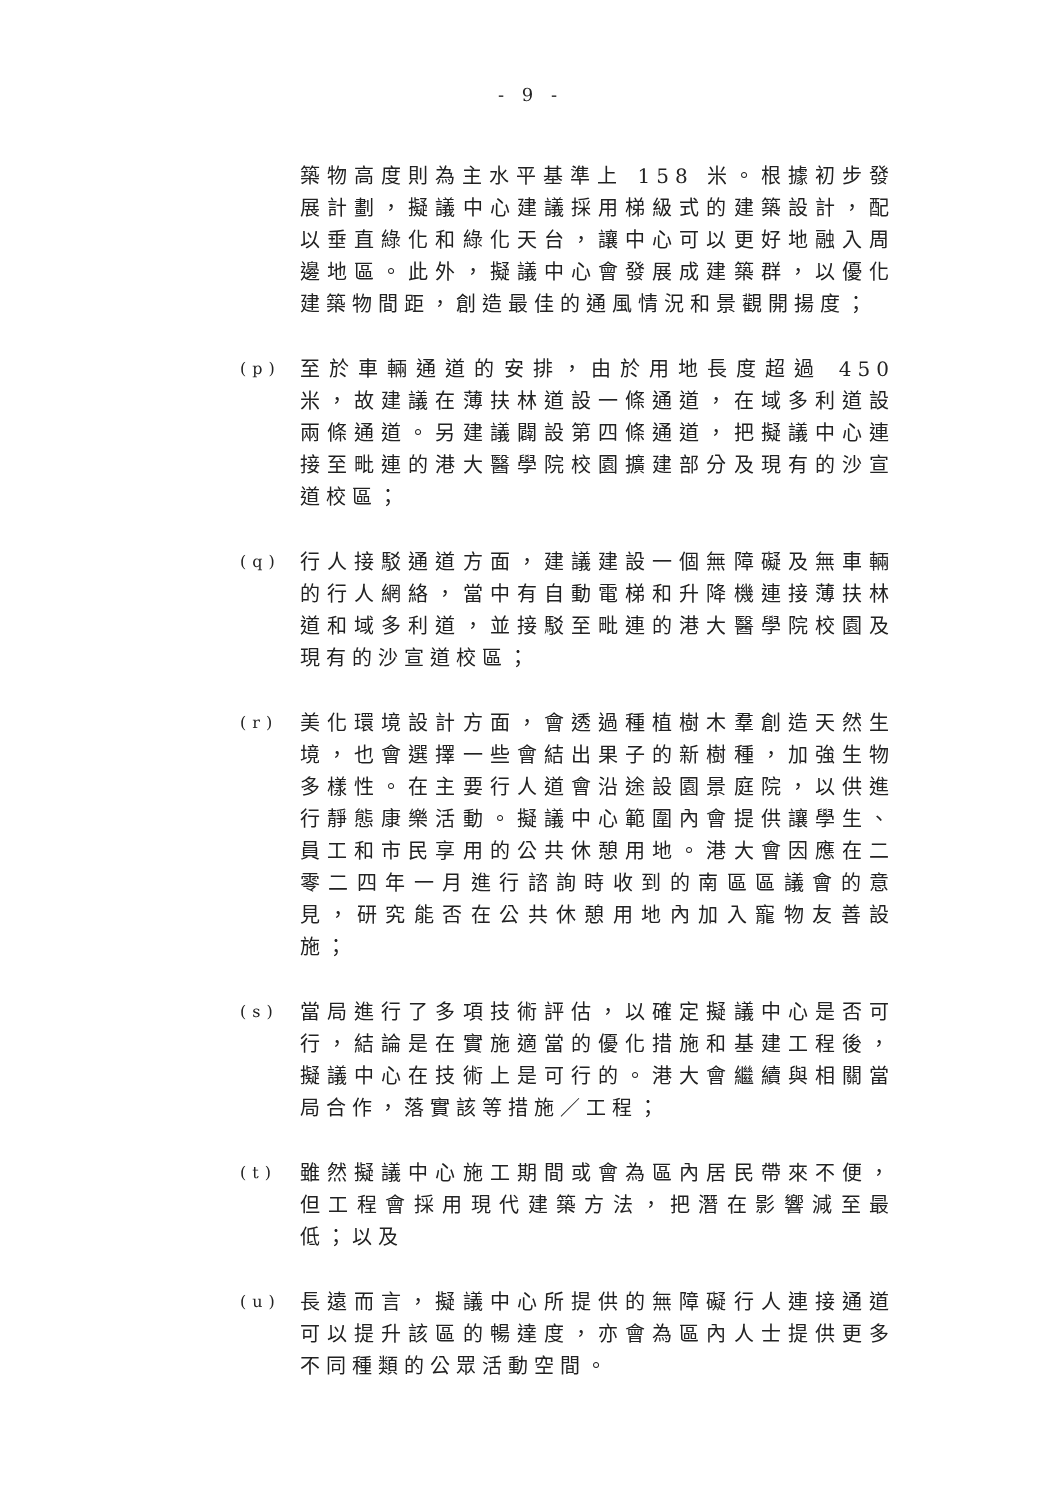- 9 -
築物高度則為主水平基準上 158 米。根據初步發展計劃，擬議中心建議採用梯級式的建築設計，配以垂直綠化和綠化天台，讓中心可以更好地融入周邊地區。此外，擬議中心會發展成建築群，以優化建築物間距，創造最佳的通風情況和景觀開揚度；
(p)
至於車輛通道的安排，由於用地長度超過 450 米，故建議在薄扶林道設一條通道，在域多利道設兩條通道。另建議闢設第四條通道，把擬議中心連接至毗連的港大醫學院校園擴建部分及現有的沙宣道校區；
(q)
行人接駁通道方面，建議建設一個無障礙及無車輛的行人網絡，當中有自動電梯和升降機連接薄扶林道和域多利道，並接駁至毗連的港大醫學院校園及現有的沙宣道校區；
(r)
美化環境設計方面，會透過種植樹木羣創造天然生境，也會選擇一些會結出果子的新樹種，加強生物多樣性。在主要行人道會沿途設園景庭院，以供進行靜態康樂活動。擬議中心範圍內會提供讓學生、員工和市民享用的公共休憩用地。港大會因應在二零二四年一月進行諮詢時收到的南區區議會的意見，研究能否在公共休憩用地內加入寵物友善設施；
(s)
當局進行了多項技術評估，以確定擬議中心是否可行，結論是在實施適當的優化措施和基建工程後，擬議中心在技術上是可行的。港大會繼續與相關當局合作，落實該等措施／工程；
(t)
雖然擬議中心施工期間或會為區內居民帶來不便，但工程會採用現代建築方法，把潛在影響減至最低；以及
(u)
長遠而言，擬議中心所提供的無障礙行人連接通道可以提升該區的暢達度，亦會為區內人士提供更多不同種類的公眾活動空間。